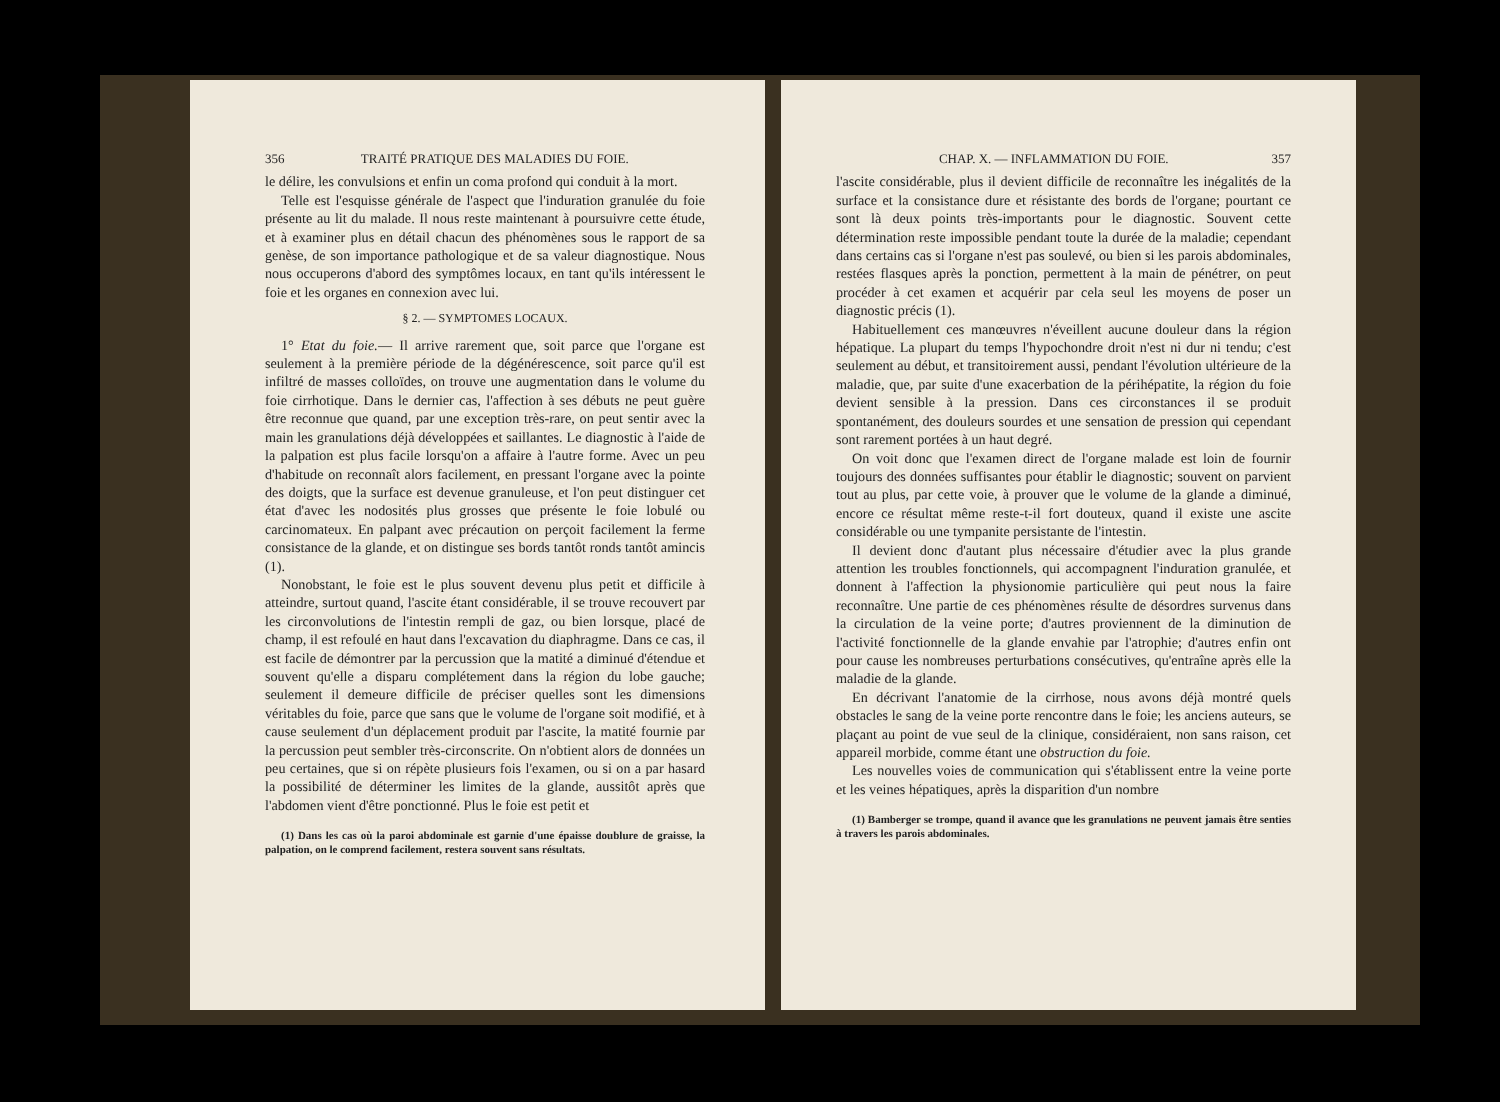356 TRAITÉ PRATIQUE DES MALADIES DU FOIE.
le délire, les convulsions et enfin un coma profond qui conduit à la mort.
Telle est l'esquisse générale de l'aspect que l'induration granulée du foie présente au lit du malade. Il nous reste maintenant à poursuivre cette étude, et à examiner plus en détail chacun des phénomènes sous le rapport de sa genèse, de son importance pathologique et de sa valeur diagnostique. Nous nous occuperons d'abord des symptômes locaux, en tant qu'ils intéressent le foie et les organes en connexion avec lui.
§ 2. — SYMPTOMES LOCAUX.
1° Etat du foie.— Il arrive rarement que, soit parce que l'organe est seulement à la première période de la dégénérescence, soit parce qu'il est infiltré de masses colloïdes, on trouve une augmentation dans le volume du foie cirrhotique. Dans le dernier cas, l'affection à ses débuts ne peut guère être reconnue que quand, par une exception très-rare, on peut sentir avec la main les granulations déjà développées et saillantes. Le diagnostic à l'aide de la palpation est plus facile lorsqu'on a affaire à l'autre forme. Avec un peu d'habitude on reconnaît alors facilement, en pressant l'organe avec la pointe des doigts, que la surface est devenue granuleuse, et l'on peut distinguer cet état d'avec les nodosités plus grosses que présente le foie lobulé ou carcinomateux. En palpant avec précaution on perçoit facilement la ferme consistance de la glande, et on distingue ses bords tantôt ronds tantôt amincis (1).
Nonobstant, le foie est le plus souvent devenu plus petit et difficile à atteindre, surtout quand, l'ascite étant considérable, il se trouve recouvert par les circonvolutions de l'intestin rempli de gaz, ou bien lorsque, placé de champ, il est refoulé en haut dans l'excavation du diaphragme. Dans ce cas, il est facile de démontrer par la percussion que la matité a diminué d'étendue et souvent qu'elle a disparu complétement dans la région du lobe gauche; seulement il demeure difficile de préciser quelles sont les dimensions véritables du foie, parce que sans que le volume de l'organe soit modifié, et à cause seulement d'un déplacement produit par l'ascite, la matité fournie par la percussion peut sembler très-circonscrite. On n'obtient alors de données un peu certaines, que si on répète plusieurs fois l'examen, ou si on a par hasard la possibilité de déterminer les limites de la glande, aussitôt après que l'abdomen vient d'être ponctionné. Plus le foie est petit et
(1) Dans les cas où la paroi abdominale est garnie d'une épaisse doublure de graisse, la palpation, on le comprend facilement, restera souvent sans résultats.
CHAP. X. — INFLAMMATION DU FOIE. 357
l'ascite considérable, plus il devient difficile de reconnaître les inégalités de la surface et la consistance dure et résistante des bords de l'organe; pourtant ce sont là deux points très-importants pour le diagnostic. Souvent cette détermination reste impossible pendant toute la durée de la maladie; cependant dans certains cas si l'organe n'est pas soulevé, ou bien si les parois abdominales, restées flasques après la ponction, permettent à la main de pénétrer, on peut procéder à cet examen et acquérir par cela seul les moyens de poser un diagnostic précis (1).
Habituellement ces manœuvres n'éveillent aucune douleur dans la région hépatique. La plupart du temps l'hypochondre droit n'est ni dur ni tendu; c'est seulement au début, et transitoirement aussi, pendant l'évolution ultérieure de la maladie, que, par suite d'une exacerbation de la périhépatite, la région du foie devient sensible à la pression. Dans ces circonstances il se produit spontanément, des douleurs sourdes et une sensation de pression qui cependant sont rarement portées à un haut degré.
On voit donc que l'examen direct de l'organe malade est loin de fournir toujours des données suffisantes pour établir le diagnostic; souvent on parvient tout au plus, par cette voie, à prouver que le volume de la glande a diminué, encore ce résultat même reste-t-il fort douteux, quand il existe une ascite considérable ou une tympanite persistante de l'intestin.
Il devient donc d'autant plus nécessaire d'étudier avec la plus grande attention les troubles fonctionnels, qui accompagnent l'induration granulée, et donnent à l'affection la physionomie particulière qui peut nous la faire reconnaître. Une partie de ces phénomènes résulte de désordres survenus dans la circulation de la veine porte; d'autres proviennent de la diminution de l'activité fonctionnelle de la glande envahie par l'atrophie; d'autres enfin ont pour cause les nombreuses perturbations consécutives, qu'entraîne après elle la maladie de la glande.
En décrivant l'anatomie de la cirrhose, nous avons déjà montré quels obstacles le sang de la veine porte rencontre dans le foie; les anciens auteurs, se plaçant au point de vue seul de la clinique, considéraient, non sans raison, cet appareil morbide, comme étant une obstruction du foie.
Les nouvelles voies de communication qui s'établissent entre la veine porte et les veines hépatiques, après la disparition d'un nombre
(1) Bamberger se trompe, quand il avance que les granulations ne peuvent jamais être senties à travers les parois abdominales.